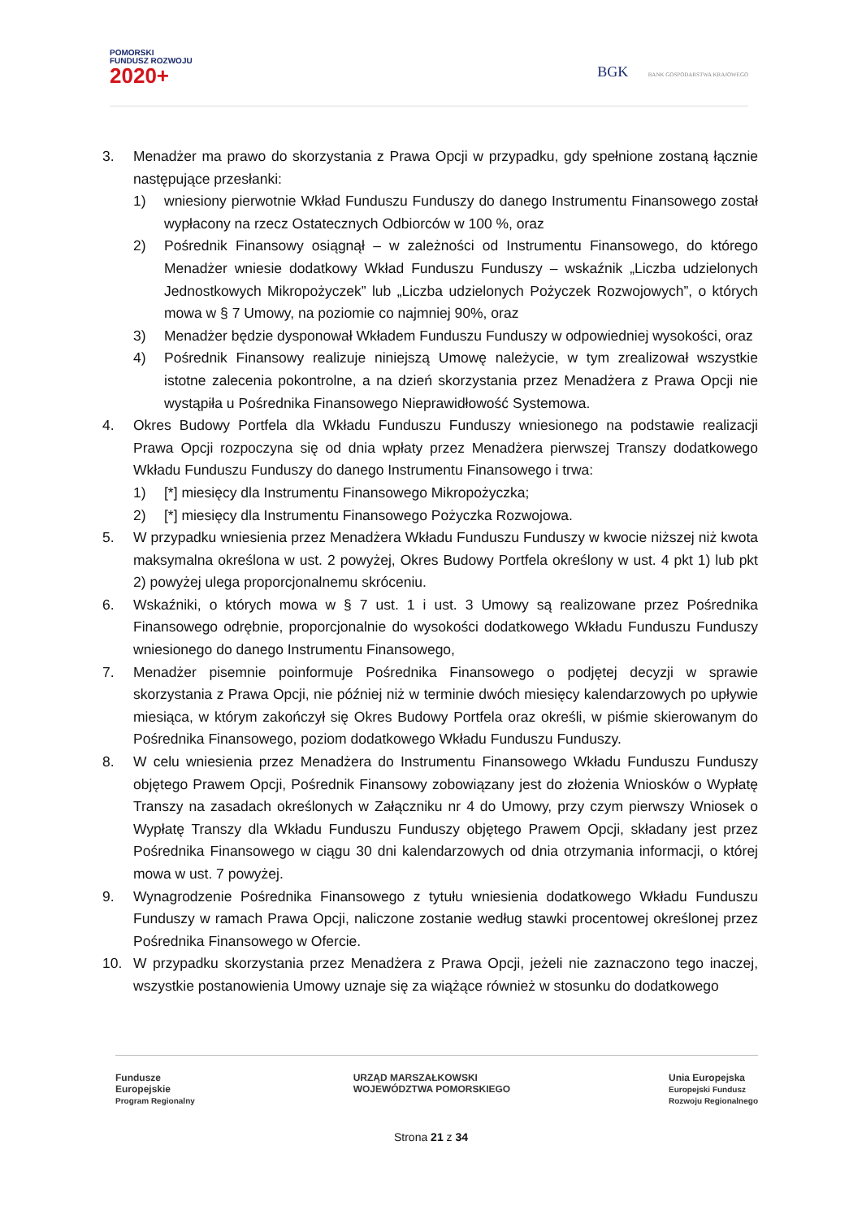POMORSKI
FUNDUSZ ROZWOJU
2020+
BGK BANK GOSPODARSTWA KRAJOWEGO
3. Menadżer ma prawo do skorzystania z Prawa Opcji w przypadku, gdy spełnione zostaną łącznie następujące przesłanki:
1) wniesiony pierwotnie Wkład Funduszu Funduszy do danego Instrumentu Finansowego został wypłacony na rzecz Ostatecznych Odbiorców w 100 %, oraz
2) Pośrednik Finansowy osiągnął – w zależności od Instrumentu Finansowego, do którego Menadżer wniesie dodatkowy Wkład Funduszu Funduszy – wskaźnik „Liczba udzielonych Jednostkowych Mikropożyczek” lub „Liczba udzielonych Pożyczek Rozwojowych”, o których mowa w § 7 Umowy, na poziomie co najmniej 90%, oraz
3) Menadżer będzie dysponował Wkładem Funduszu Funduszy w odpowiedniej wysokości, oraz
4) Pośrednik Finansowy realizuje niniejszą Umowę należycie, w tym zrealizował wszystkie istotne zalecenia pokontrolne, a na dzień skorzystania przez Menadżera z Prawa Opcji nie wystąpiła u Pośrednika Finansowego Nieprawidłowość Systemowa.
4. Okres Budowy Portfela dla Wkładu Funduszu Funduszy wniesionego na podstawie realizacji Prawa Opcji rozpoczyna się od dnia wpłaty przez Menadżera pierwszej Transzy dodatkowego Wkładu Funduszu Funduszy do danego Instrumentu Finansowego i trwa:
1) [*] miesięcy dla Instrumentu Finansowego Mikropożyczka;
2) [*] miesięcy dla Instrumentu Finansowego Pożyczka Rozwojowa.
5. W przypadku wniesienia przez Menadżera Wkładu Funduszu Funduszy w kwocie niższej niż kwota maksymalna określona w ust. 2 powyżej, Okres Budowy Portfela określony w ust. 4 pkt 1) lub pkt 2) powyżej ulega proporcjonalnemu skróceniu.
6. Wskaźniki, o których mowa w § 7 ust. 1 i ust. 3 Umowy są realizowane przez Pośrednika Finansowego odrębnie, proporcjonalnie do wysokości dodatkowego Wkładu Funduszu Funduszy wniesionego do danego Instrumentu Finansowego,
7. Menadżer pisemnie poinformuje Pośrednika Finansowego o podjętej decyzji w sprawie skorzystania z Prawa Opcji, nie później niż w terminie dwóch miesięcy kalendarzowych po upływie miesiąca, w którym zakończył się Okres Budowy Portfela oraz określi, w piśmie skierowanym do Pośrednika Finansowego, poziom dodatkowego Wkładu Funduszu Funduszy.
8. W celu wniesienia przez Menadżera do Instrumentu Finansowego Wkładu Funduszu Funduszy objętego Prawem Opcji, Pośrednik Finansowy zobowiązany jest do złożenia Wniosków o Wypłatę Transzy na zasadach określonych w Załączniku nr 4 do Umowy, przy czym pierwszy Wniosek o Wypłatę Transzy dla Wkładu Funduszu Funduszy objętego Prawem Opcji, składany jest przez Pośrednika Finansowego w ciągu 30 dni kalendarzowych od dnia otrzymania informacji, o której mowa w ust. 7 powyżej.
9. Wynagrodzenie Pośrednika Finansowego z tytułu wniesienia dodatkowego Wkładu Funduszu Funduszy w ramach Prawa Opcji, naliczone zostanie według stawki procentowej określonej przez Pośrednika Finansowego w Ofercie.
10. W przypadku skorzystania przez Menadżera z Prawa Opcji, jeżeli nie zaznaczono tego inaczej, wszystkie postanowienia Umowy uznaje się za wiążące również w stosunku do dodatkowego
Fundusze
Europejskie
Program Regionalny
URZĄD MARSZAŁKOWSKI
WOJEWÓDZTWA POMORSKIEGO
Unia Europejska
Europejski Fundusz
Rozwoju Regionalnego
Strona 21 z 34